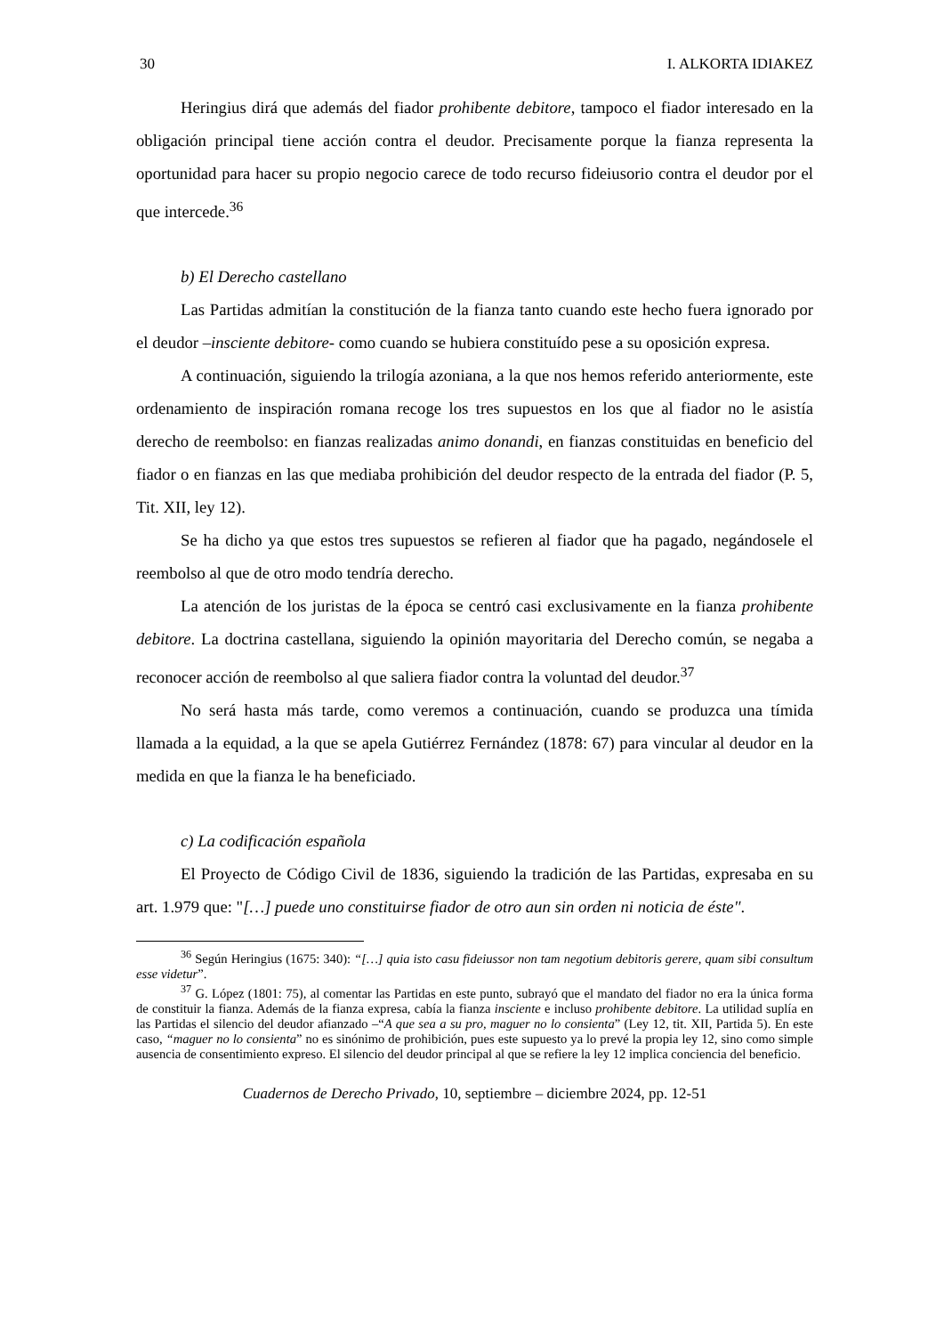30 I. ALKORTA IDIAKEZ
Heringius dirá que además del fiador prohibente debitore, tampoco el fiador interesado en la obligación principal tiene acción contra el deudor. Precisamente porque la fianza representa la oportunidad para hacer su propio negocio carece de todo recurso fideiusorio contra el deudor por el que intercede.<sup>36</sup>
b) El Derecho castellano
Las Partidas admitían la constitución de la fianza tanto cuando este hecho fuera ignorado por el deudor –insciente debitore- como cuando se hubiera constituído pese a su oposición expresa.
A continuación, siguiendo la trilogía azoniana, a la que nos hemos referido anteriormente, este ordenamiento de inspiración romana recoge los tres supuestos en los que al fiador no le asistía derecho de reembolso: en fianzas realizadas animo donandi, en fianzas constituidas en beneficio del fiador o en fianzas en las que mediaba prohibición del deudor respecto de la entrada del fiador (P. 5, Tit. XII, ley 12).
Se ha dicho ya que estos tres supuestos se refieren al fiador que ha pagado, negándosele el reembolso al que de otro modo tendría derecho.
La atención de los juristas de la época se centró casi exclusivamente en la fianza prohibente debitore. La doctrina castellana, siguiendo la opinión mayoritaria del Derecho común, se negaba a reconocer acción de reembolso al que saliera fiador contra la voluntad del deudor.<sup>37</sup>
No será hasta más tarde, como veremos a continuación, cuando se produzca una tímida llamada a la equidad, a la que se apela Gutiérrez Fernández (1878: 67) para vincular al deudor en la medida en que la fianza le ha beneficiado.
c) La codificación española
El Proyecto de Código Civil de 1836, siguiendo la tradición de las Partidas, expresaba en su art. 1.979 que: "[…] puede uno constituirse fiador de otro aun sin orden ni noticia de éste".
<sup>36</sup> Según Heringius (1675: 340): “[…] quia isto casu fideiussor non tam negotium debitoris gerere, quam sibi consultum esse videtur”.
<sup>37</sup> G. López (1801: 75), al comentar las Partidas en este punto, subrayó que el mandato del fiador no era la única forma de constituir la fianza. Además de la fianza expresa, cabía la fianza insciente e incluso prohibente debitore. La utilidad suplía en las Partidas el silencio del deudor afianzado –“A que sea a su pro, maguer no lo consienta” (Ley 12, tit. XII, Partida 5). En este caso, “maguer no lo consienta” no es sinónimo de prohibición, pues este supuesto ya lo prevé la propia ley 12, sino como simple ausencia de consentimiento expreso. El silencio del deudor principal al que se refiere la ley 12 implica conciencia del beneficio.
Cuadernos de Derecho Privado, 10, septiembre – diciembre 2024, pp. 12-51